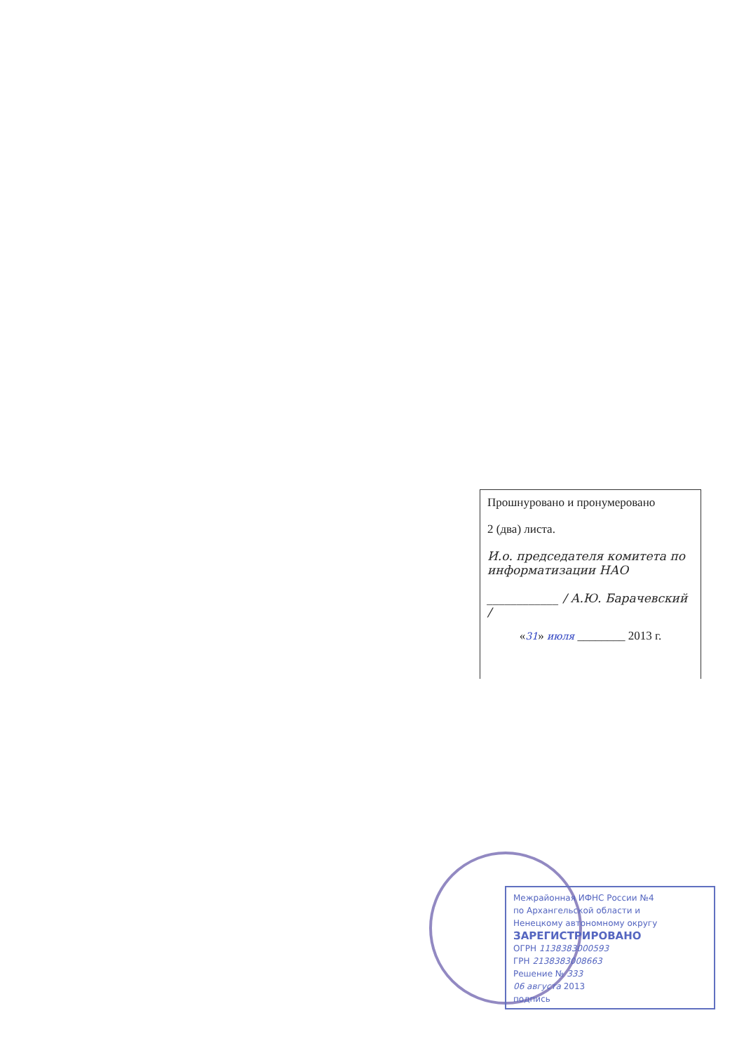Прошнуровано и пронумеровано
2 (два) листа.
И.о. председателя комитета по информатизации НАО
____________ / А.Ю. Барачевский /
«31» июля ________ 2013 г.
Межрайонная ИФНС России №4
по Архангельской области и
Ненецкому автономному округу
ЗАРЕГИСТРИРОВАНО
ОГРН 1138383000593
ГРН 2138383008663
Решение № 333
06 августа 2013
подпись